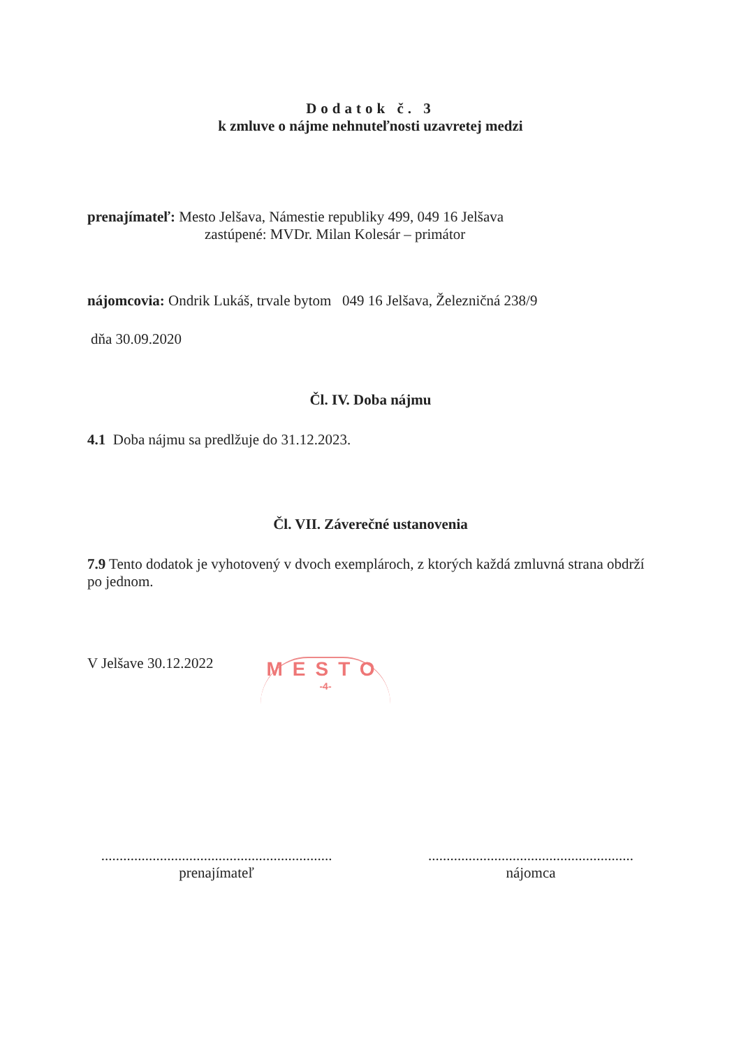Dodatok č. 3
k zmluve o nájme nehnuteľnosti uzavretej medzi
prenajímateľ: Mesto Jelšava, Námestie republiky 499, 049 16 Jelšava
zastúpené: MVDr. Milan Kolesár – primátor
nájomcovia: Ondrik Lukáš, trvale bytom 049 16 Jelšava, Železničná 238/9
dňa 30.09.2020
Čl. IV. Doba nájmu
4.1 Doba nájmu sa predlžuje do 31.12.2023.
Čl. VII. Záverečné ustanovenia
7.9 Tento dodatok je vyhotovený v dvoch exemplároch, z ktorých každá zmluvná strana obdrží po jednom.
V Jelšave 30.12.2022
MESTO
-4-
...............................................................
prenajímateľ
........................................................
nájomca